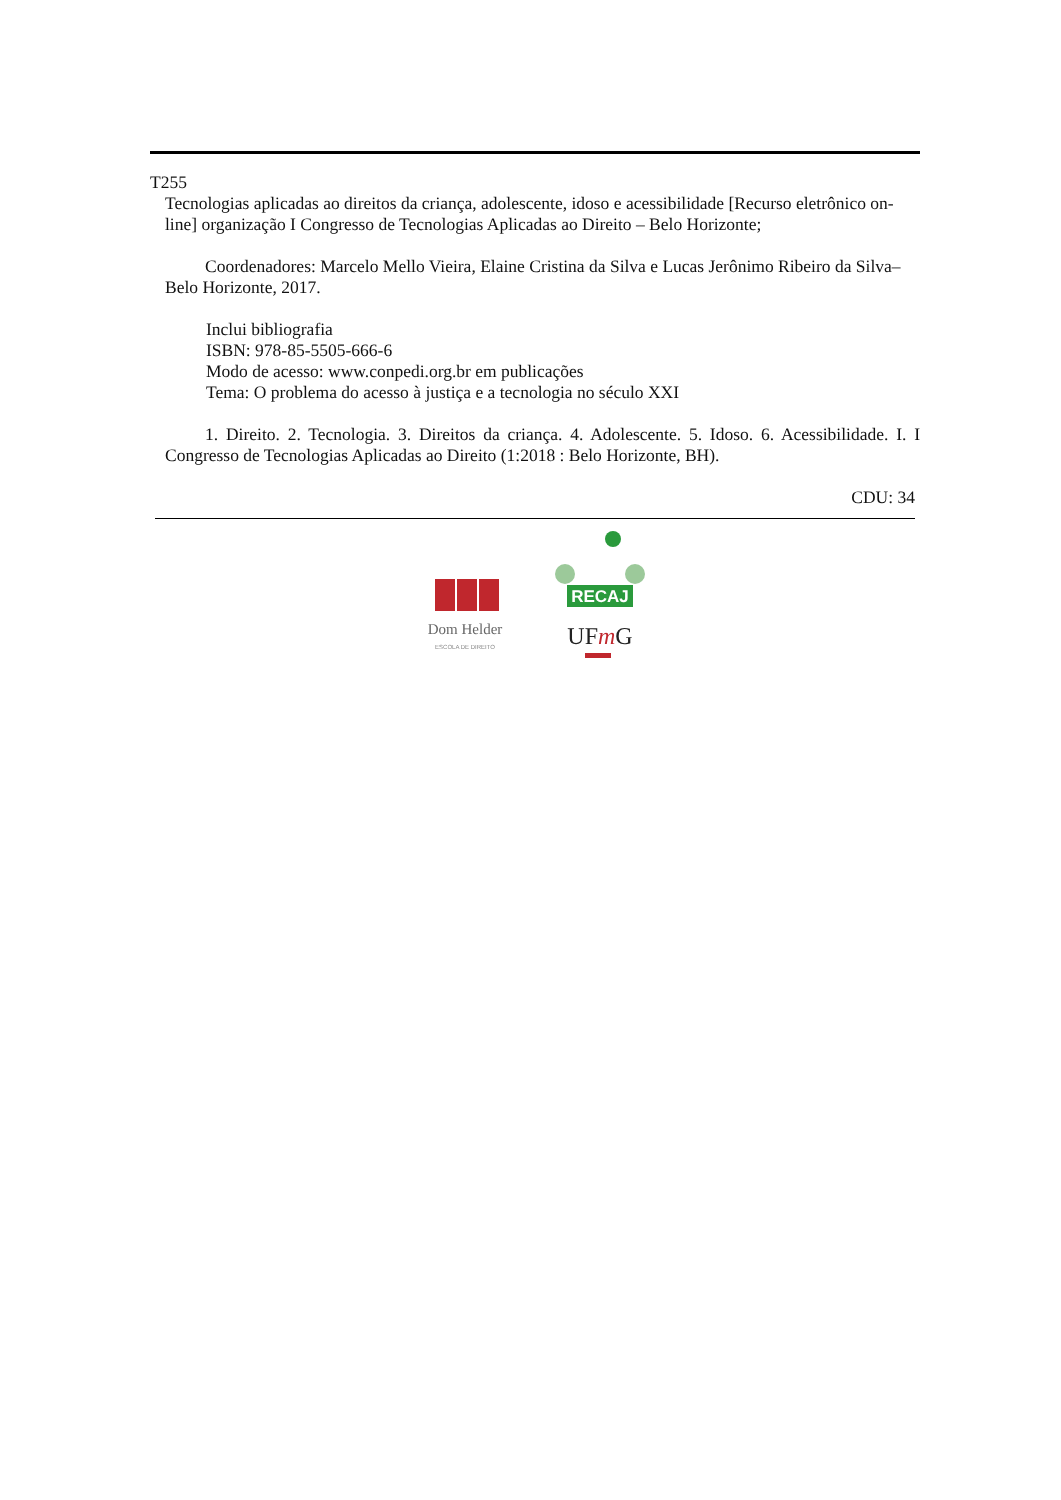T255
Tecnologias aplicadas ao direitos da criança, adolescente, idoso e acessibilidade [Recurso eletrônico on-line] organização I Congresso de Tecnologias Aplicadas ao Direito – Belo Horizonte;
Coordenadores: Marcelo Mello Vieira, Elaine Cristina da Silva e Lucas Jerônimo Ribeiro da Silva– Belo Horizonte, 2017.
Inclui bibliografia
ISBN: 978-85-5505-666-6
Modo de acesso: www.conpedi.org.br em publicações
Tema: O problema do acesso à justiça e a tecnologia no século XXI
1. Direito. 2. Tecnologia. 3. Direitos da criança. 4. Adolescente. 5. Idoso. 6. Acessibilidade. I. I Congresso de Tecnologias Aplicadas ao Direito (1:2018 : Belo Horizonte, BH).
CDU: 34
Dom Helder
ESCOLA DE DIREITO
RECAJ
UFmG